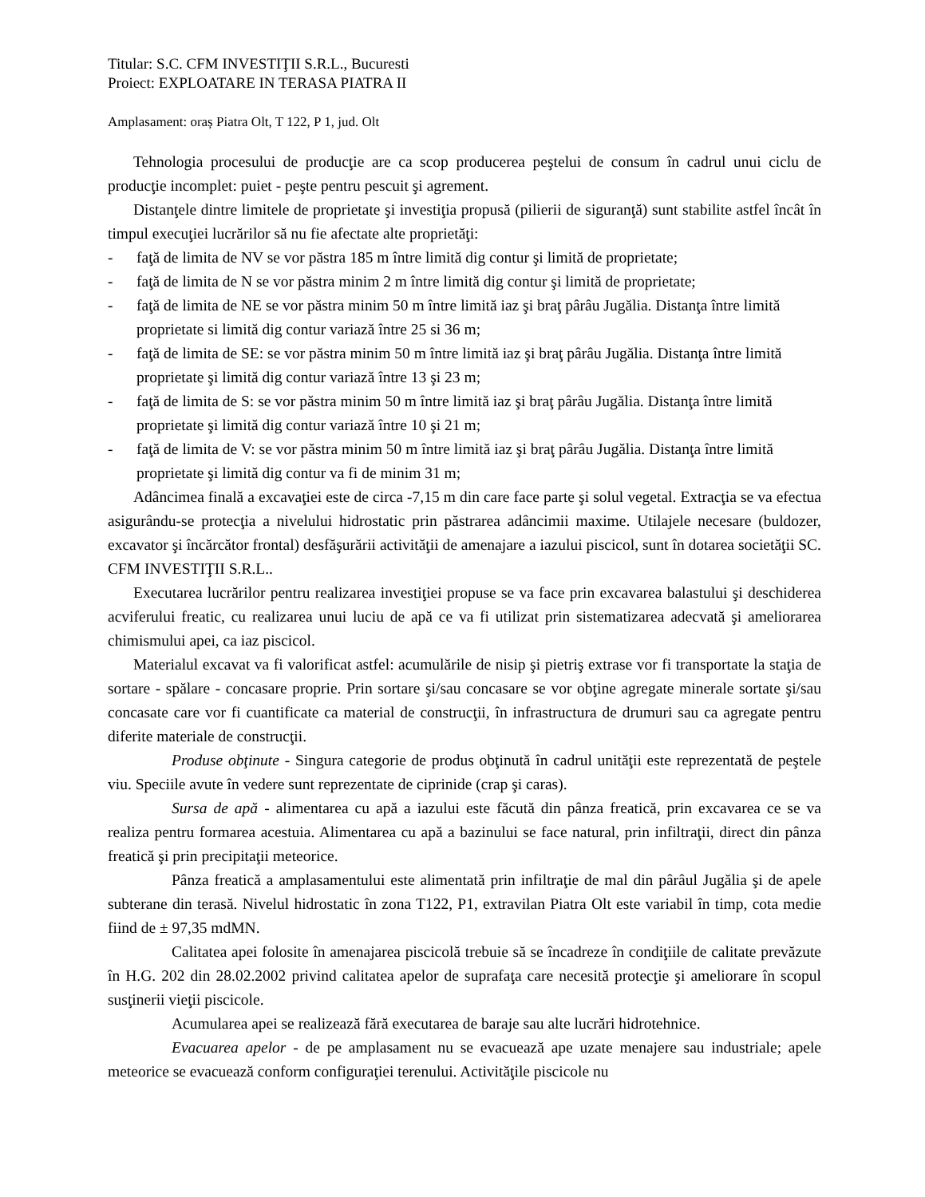Titular: S.C. CFM INVESTIŢII S.R.L., Bucuresti
Proiect: EXPLOATARE IN TERASA PIATRA II
Amplasament: oraș Piatra Olt, T 122, P 1, jud. Olt
Tehnologia procesului de producţie are ca scop producerea peştelui de consum în cadrul unui ciclu de producţie incomplet: puiet - peşte pentru pescuit şi agrement.
Distanţele dintre limitele de proprietate şi investiţia propusă (pilierii de siguranţă) sunt stabilite astfel încât în timpul execuţiei lucrărilor să nu fie afectate alte proprietăţi:
- faţă de limita de NV se vor păstra 185 m între limită dig contur şi limită de proprietate;
- faţă de limita de N se vor păstra minim 2 m între limită dig contur şi limită de proprietate;
- faţă de limita de NE se vor păstra minim 50 m între limită iaz şi braţ pârâu Jugălia. Distanţa între limită proprietate si limită dig contur variază între 25 si 36 m;
- faţă de limita de SE: se vor păstra minim 50 m între limită iaz şi braţ pârâu Jugălia. Distanţa între limită proprietate şi limită dig contur variază între 13 şi 23 m;
- faţă de limita de S: se vor păstra minim 50 m între limită iaz şi braţ pârâu Jugălia. Distanţa între limită proprietate şi limită dig contur variază între 10 şi 21 m;
- faţă de limita de V: se vor păstra minim 50 m între limită iaz şi braţ pârâu Jugălia. Distanţa între limită proprietate şi limită dig contur va fi de minim 31 m;
Adâncimea finală a excavaţiei este de circa -7,15 m din care face parte şi solul vegetal. Extracţia se va efectua asigurându-se protecţia a nivelului hidrostatic prin păstrarea adâncimii maxime. Utilajele necesare (buldozer, excavator şi încărcător frontal) desfăşurării activităţii de amenajare a iazului piscicol, sunt în dotarea societăţii SC. CFM INVESTIŢII S.R.L..
Executarea lucrărilor pentru realizarea investiţiei propuse se va face prin excavarea balastului şi deschiderea acviferului freatic, cu realizarea unui luciu de apă ce va fi utilizat prin sistematizarea adecvată şi ameliorarea chimismului apei, ca iaz piscicol.
Materialul excavat va fi valorificat astfel: acumulările de nisip şi pietriş extrase vor fi transportate la staţia de sortare - spălare - concasare proprie. Prin sortare şi/sau concasare se vor obţine agregate minerale sortate şi/sau concasate care vor fi cuantificate ca material de construcţii, în infrastructura de drumuri sau ca agregate pentru diferite materiale de construcţii.
Produse obţinute - Singura categorie de produs obţinută în cadrul unităţii este reprezentată de peştele viu. Speciile avute în vedere sunt reprezentate de ciprinide (crap şi caras).
Sursa de apă - alimentarea cu apă a iazului este făcută din pânza freatică, prin excavarea ce se va realiza pentru formarea acestuia. Alimentarea cu apă a bazinului se face natural, prin infiltraţii, direct din pânza freatică şi prin precipitaţii meteorice.
Pânza freatică a amplasamentului este alimentată prin infiltraţie de mal din pârâul Jugălia şi de apele subterane din terasă. Nivelul hidrostatic în zona T122, P1, extravilan Piatra Olt este variabil în timp, cota medie fiind de ± 97,35 mdMN.
Calitatea apei folosite în amenajarea piscicolă trebuie să se încadreze în condiţiile de calitate prevăzute în H.G. 202 din 28.02.2002 privind calitatea apelor de suprafaţa care necesită protecţie şi ameliorare în scopul susţinerii vieţii piscicole.
Acumularea apei se realizează fără executarea de baraje sau alte lucrări hidrotehnice.
Evacuarea apelor - de pe amplasament nu se evacuează ape uzate menajere sau industriale; apele meteorice se evacuează conform configuraţiei terenului. Activităţile piscicole nu